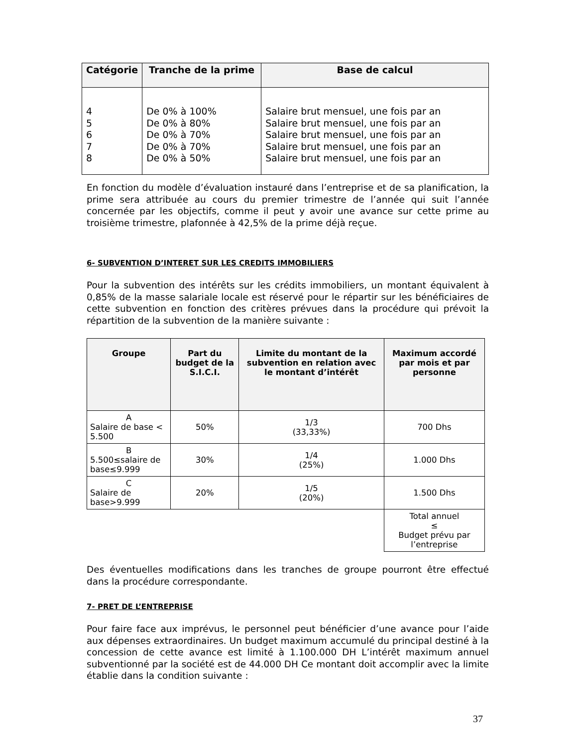| Catégorie | Tranche de la prime | Base de calcul |
| --- | --- | --- |
| 4 5 6 7 8 | De 0% à 100% De 0% à 80% De 0% à 70% De 0% à 70% De 0% à 50% | Salaire brut mensuel, une fois par an Salaire brut mensuel, une fois par an Salaire brut mensuel, une fois par an Salaire brut mensuel, une fois par an Salaire brut mensuel, une fois par an |
En fonction du modèle d’évaluation instauré dans l’entreprise et de sa planification, la prime sera attribuée au cours du premier trimestre de l’année qui suit l’année concernée par les objectifs, comme il peut y avoir une avance sur cette prime au troisième trimestre, plafonnée à 42,5% de la prime déjà reçue.
6- SUBVENTION D’INTERET SUR LES CREDITS IMMOBILIERS
Pour la subvention des intérêts sur les crédits immobiliers, un montant équivalent à 0,85% de la masse salariale locale est réservé pour le répartir sur les bénéficiaires de cette subvention en fonction des critères prévues dans la procédure qui prévoit la répartition de la subvention de la manière suivante :
| Groupe | Part du budget de la S.I.C.I. | Limite du montant de la subvention en relation avec le montant d’intérêt | Maximum accordé par mois et par personne |
| --- | --- | --- | --- |
| A Salaire de base < 5.500 | 50% | 1/3 (33,33%) | 700 Dhs |
| B 5.500≤salaire de base≤9.999 | 30% | 1/4 (25%) | 1.000 Dhs |
| C Salaire de base>9.999 | 20% | 1/5 (20%) | 1.500 Dhs |
| | | | Total annuel ≤ Budget prévu par l’entreprise |
Des éventuelles modifications dans les tranches de groupe pourront être effectué dans la procédure correspondante.
7- PRET DE L’ENTREPRISE
Pour faire face aux imprévus, le personnel peut bénéficier d’une avance pour l’aide aux dépenses extraordinaires. Un budget maximum accumulé du principal destiné à la concession de cette avance est limité à 1.100.000 DH L’intérêt maximum annuel subventionné par la société est de 44.000 DH Ce montant doit accomplir avec la limite établie dans la condition suivante :
37